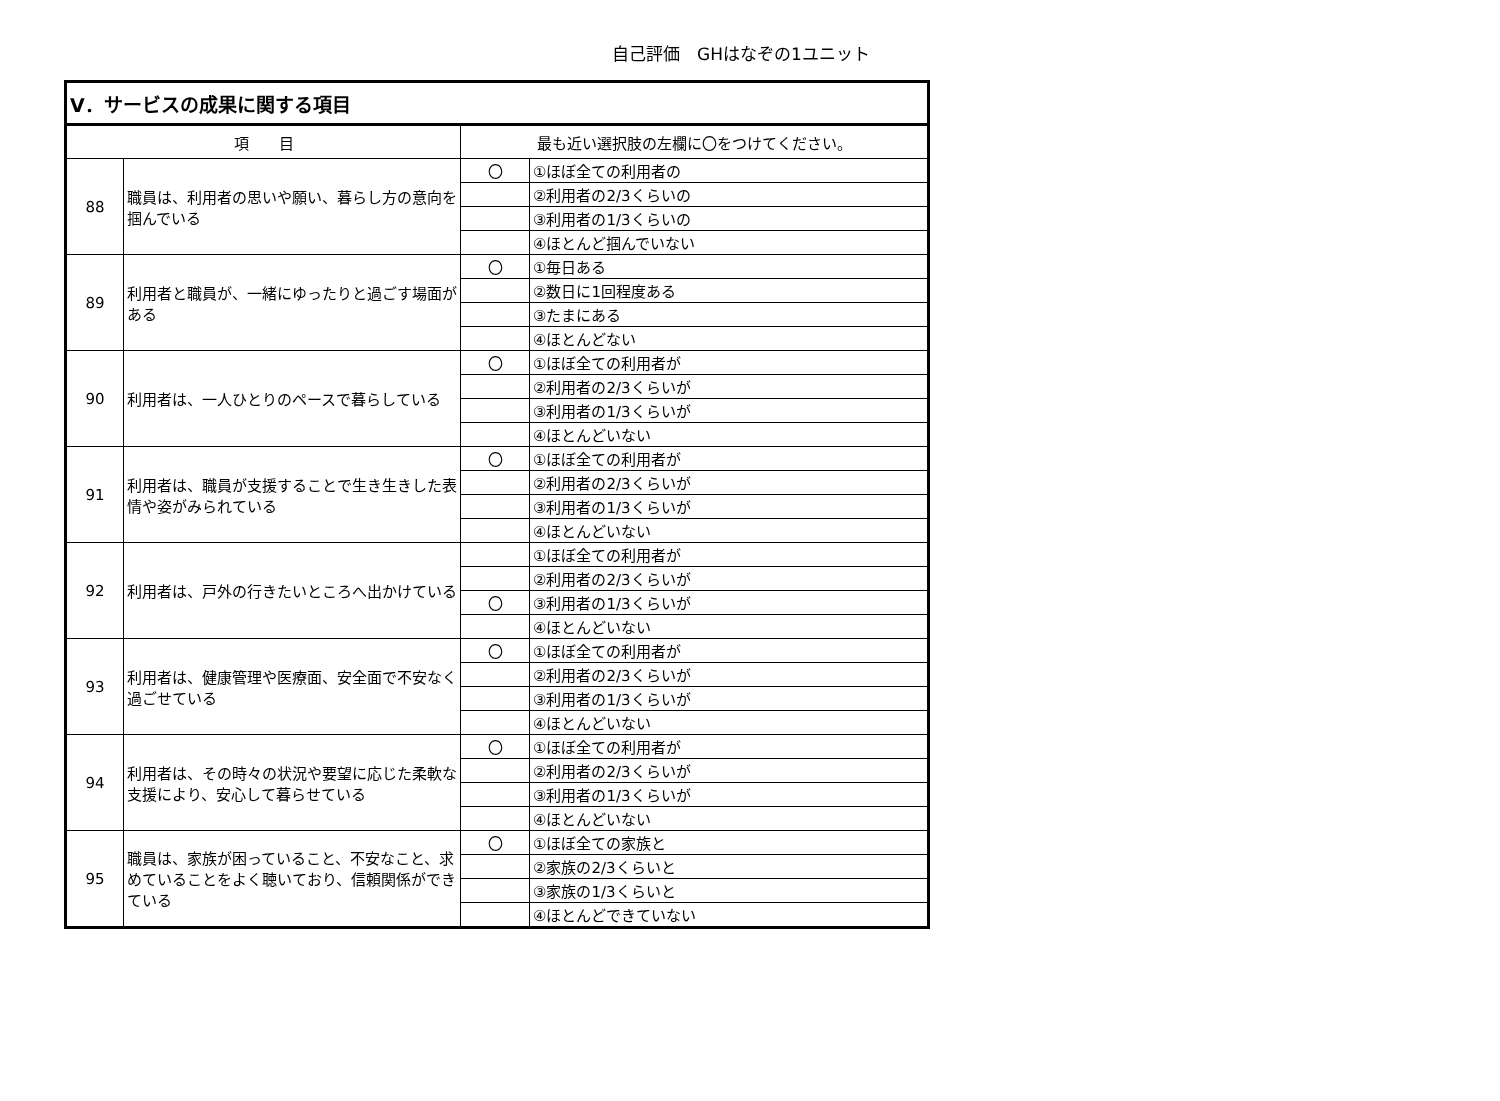自己評価　GHはなぞの1ユニット
| Ⅴ．サービスの成果に関する項目 | | | |
| --- | --- | --- | --- |
| 項 目 | | 最も近い選択肢の左欄に〇をつけてください。 | |
| 88 | 職員は、利用者の思いや願い、暮らし方の意向を掴んでいる | 〇 | ①ほぼ全ての利用者の |
| | | | ②利用者の2/3くらいの |
| | | | ③利用者の1/3くらいの |
| | | | ④ほとんど掴んでいない |
| 89 | 利用者と職員が、一緒にゆったりと過ごす場面がある | 〇 | ①毎日ある |
| | | | ②数日に1回程度ある |
| | | | ③たまにある |
| | | | ④ほとんどない |
| 90 | 利用者は、一人ひとりのペースで暮らしている | 〇 | ①ほぼ全ての利用者が |
| | | | ②利用者の2/3くらいが |
| | | | ③利用者の1/3くらいが |
| | | | ④ほとんどいない |
| 91 | 利用者は、職員が支援することで生き生きした表情や姿がみられている | 〇 | ①ほぼ全ての利用者が |
| | | | ②利用者の2/3くらいが |
| | | | ③利用者の1/3くらいが |
| | | | ④ほとんどいない |
| 92 | 利用者は、戸外の行きたいところへ出かけている | | ①ほぼ全ての利用者が |
| | | | ②利用者の2/3くらいが |
| | | 〇 | ③利用者の1/3くらいが |
| | | | ④ほとんどいない |
| 93 | 利用者は、健康管理や医療面、安全面で不安なく過ごせている | 〇 | ①ほぼ全ての利用者が |
| | | | ②利用者の2/3くらいが |
| | | | ③利用者の1/3くらいが |
| | | | ④ほとんどいない |
| 94 | 利用者は、その時々の状況や要望に応じた柔軟な支援により、安心して暮らせている | 〇 | ①ほぼ全ての利用者が |
| | | | ②利用者の2/3くらいが |
| | | | ③利用者の1/3くらいが |
| | | | ④ほとんどいない |
| 95 | 職員は、家族が困っていること、不安なこと、求めていることをよく聴いており、信頼関係ができている | 〇 | ①ほぼ全ての家族と |
| | | | ②家族の2/3くらいと |
| | | | ③家族の1/3くらいと |
| | | | ④ほとんどできていない |